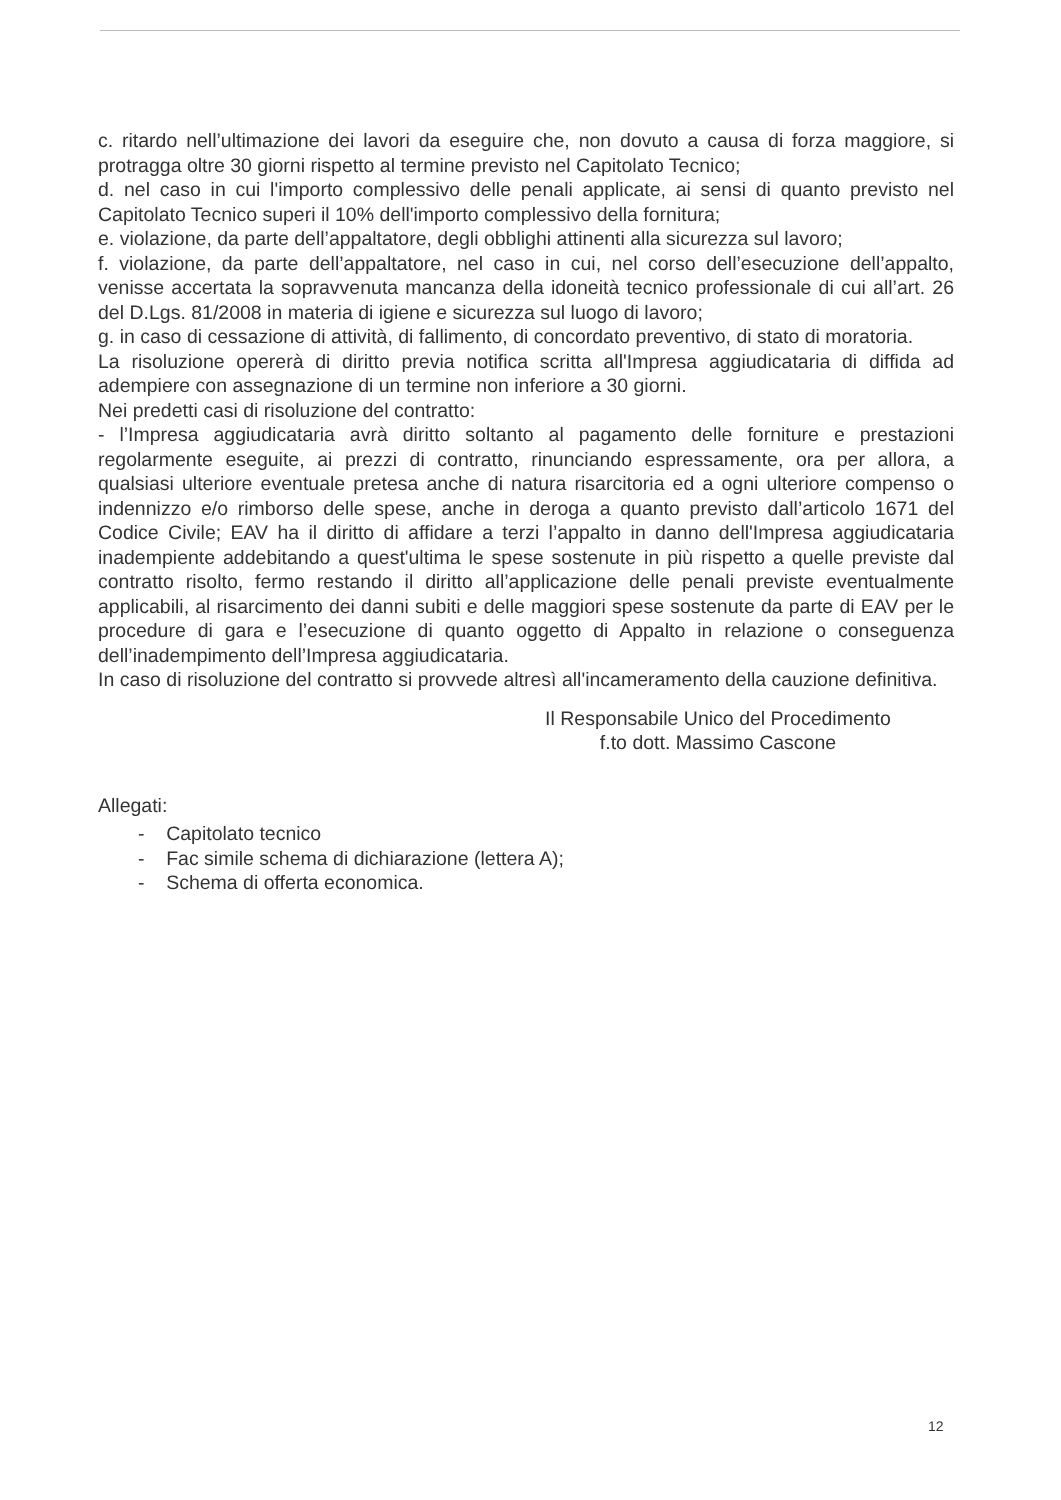c. ritardo nell’ultimazione dei lavori da eseguire che, non dovuto a causa di forza maggiore, si protragga oltre 30 giorni rispetto al termine previsto nel Capitolato Tecnico;
d. nel caso in cui l'importo complessivo delle penali applicate, ai sensi di quanto previsto nel Capitolato Tecnico superi il 10% dell'importo complessivo della fornitura;
e. violazione, da parte dell’appaltatore, degli obblighi attinenti alla sicurezza sul lavoro;
f. violazione, da parte dell’appaltatore, nel caso in cui, nel corso dell’esecuzione dell’appalto, venisse accertata la sopravvenuta mancanza della idoneità tecnico professionale di cui all’art. 26 del D.Lgs. 81/2008 in materia di igiene e sicurezza sul luogo di lavoro;
g. in caso di cessazione di attività, di fallimento, di concordato preventivo, di stato di moratoria.
La risoluzione opererà di diritto previa notifica scritta all'Impresa aggiudicataria di diffida ad adempiere con assegnazione di un termine non inferiore a 30 giorni.
Nei predetti casi di risoluzione del contratto:
- l’Impresa aggiudicataria avrà diritto soltanto al pagamento delle forniture e prestazioni regolarmente eseguite, ai prezzi di contratto, rinunciando espressamente, ora per allora, a qualsiasi ulteriore eventuale pretesa anche di natura risarcitoria ed a ogni ulteriore compenso o indennizzo e/o rimborso delle spese, anche in deroga a quanto previsto dall’articolo 1671 del Codice Civile; EAV ha il diritto di affidare a terzi l’appalto in danno dell'Impresa aggiudicataria inadempiente addebitando a quest'ultima le spese sostenute in più rispetto a quelle previste dal contratto risolto, fermo restando il diritto all’applicazione delle penali previste eventualmente applicabili, al risarcimento dei danni subiti e delle maggiori spese sostenute da parte di EAV per le procedure di gara e l’esecuzione di quanto oggetto di Appalto in relazione o conseguenza dell’inadempimento dell’Impresa aggiudicataria.
In caso di risoluzione del contratto si provvede altresì all'incameramento della cauzione definitiva.
Il Responsabile Unico del Procedimento
f.to dott. Massimo Cascone
Allegati:
- Capitolato tecnico
- Fac simile schema di dichiarazione (lettera A);
- Schema di offerta economica.
12